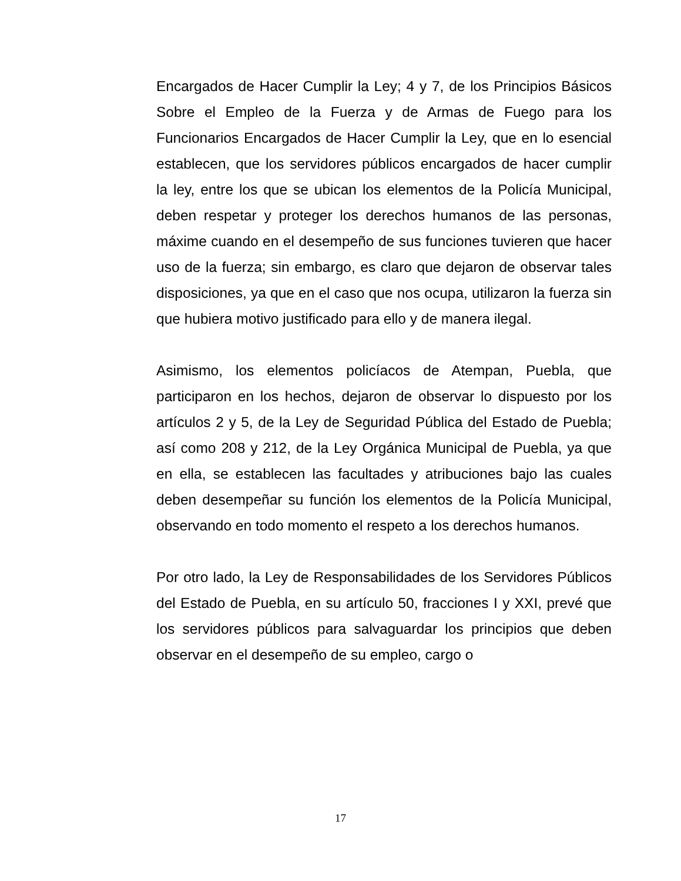Encargados de Hacer Cumplir la Ley; 4 y 7, de los Principios Básicos Sobre el Empleo de la Fuerza y de Armas de Fuego para los Funcionarios Encargados de Hacer Cumplir la Ley, que en lo esencial establecen, que los servidores públicos encargados de hacer cumplir la ley, entre los que se ubican los elementos de la Policía Municipal, deben respetar y proteger los derechos humanos de las personas, máxime cuando en el desempeño de sus funciones tuvieren que hacer uso de la fuerza; sin embargo, es claro que dejaron de observar tales disposiciones, ya que en el caso que nos ocupa, utilizaron la fuerza sin que hubiera motivo justificado para ello y de manera ilegal.
Asimismo, los elementos policíacos de Atempan, Puebla, que participaron en los hechos, dejaron de observar lo dispuesto por los artículos 2 y 5, de la Ley de Seguridad Pública del Estado de Puebla; así como 208 y 212, de la Ley Orgánica Municipal de Puebla, ya que en ella, se establecen las facultades y atribuciones bajo las cuales deben desempeñar su función los elementos de la Policía Municipal, observando en todo momento el respeto a los derechos humanos.
Por otro lado, la Ley de Responsabilidades de los Servidores Públicos del Estado de Puebla, en su artículo 50, fracciones I y XXI, prevé que los servidores públicos para salvaguardar los principios que deben observar en el desempeño de su empleo, cargo o
17